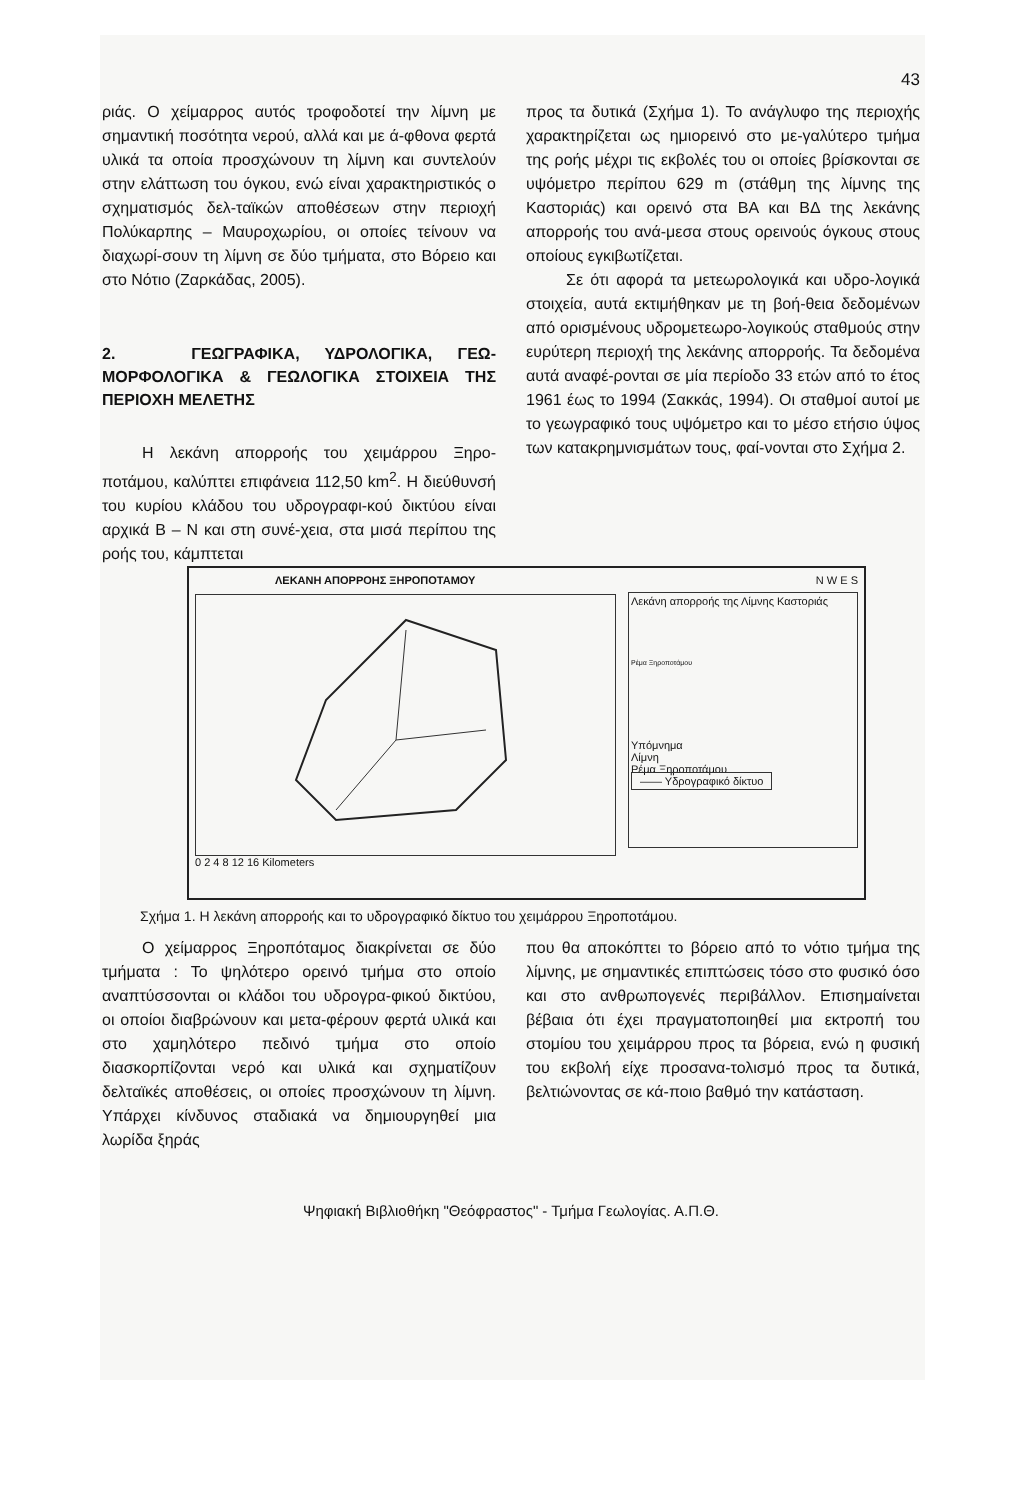43
ριάς. Ο χείμαρρος αυτός τροφοδοτεί την λίμνη με σημαντική ποσότητα νερού, αλλά και με ά-φθονα φερτά υλικά τα οποία προσχώνουν τη λίμνη και συντελούν στην ελάττωση του όγκου, ενώ είναι χαρακτηριστικός ο σχηματισμός δελ-ταϊκών αποθέσεων στην περιοχή Πολύκαρπης – Μαυροχωρίου, οι οποίες τείνουν να διαχωρί-σουν τη λίμνη σε δύο τμήματα, στο Βόρειο και στο Νότιο (Ζαρκάδας, 2005).
2. ΓΕΩΓΡΑΦΙΚΑ, ΥΔΡΟΛΟΓΙΚΑ, ΓΕΩ-ΜΟΡΦΟΛΟΓΙΚΑ & ΓΕΩΛΟΓΙΚΑ ΣΤΟΙΧΕΙΑ ΤΗΣ ΠΕΡΙΟΧΗ ΜΕΛΕΤΗΣ
Η λεκάνη απορροής του χειμάρρου Ξηρο-ποτάμου, καλύπτει επιφάνεια 112,50 km<sup>2</sup>. Η διεύθυνσή του κυρίου κλάδου του υδρογραφι-κού δικτύου είναι αρχικά Β – Ν και στη συνέ-χεια, στα μισά περίπου της ροής του, κάμπτεται
προς τα δυτικά (Σχήμα 1). Το ανάγλυφο της περιοχής χαρακτηρίζεται ως ημιορεινό στο με-γαλύτερο τμήμα της ροής μέχρι τις εκβολές του οι οποίες βρίσκονται σε υψόμετρο περίπου 629 m (στάθμη της λίμνης της Καστοριάς) και ορεινό στα ΒΑ και ΒΔ της λεκάνης απορροής του ανά-μεσα στους ορεινούς όγκους στους οποίους εγκιβωτίζεται.
Σε ότι αφορά τα μετεωρολογικά και υδρο-λογικά στοιχεία, αυτά εκτιμήθηκαν με τη βοή-θεια δεδομένων από ορισμένους υδρομετεωρο-λογικούς σταθμούς στην ευρύτερη περιοχή της λεκάνης απορροής. Τα δεδομένα αυτά αναφέ-ρονται σε μία περίοδο 33 ετών από το έτος 1961 έως το 1994 (Σακκάς, 1994). Οι σταθμοί αυτοί με το γεωγραφικό τους υψόμετρο και το μέσο ετήσιο ύψος των κατακρημνισμάτων τους, φαί-νονται στο Σχήμα 2.
ΛΕΚΑΝΗ ΑΠΟΡΡΟΗΣ ΞΗΡΟΠΟΤΑΜΟΥ
0 2 4 8 12 16 Kilometers
N W E S
Λεκάνη απορροής της Λίμνης Καστοριάς
Ρέμα Ξηροποτάμου
Υπόμνημα
Λίμνη
Ρέμα Ξηροποτάμου
—— Υδρογραφικό δίκτυο
Σχήμα 1. Η λεκάνη απορροής και το υδρογραφικό δίκτυο του χειμάρρου Ξηροποτάμου.
Ο χείμαρρος Ξηροπόταμος διακρίνεται σε δύο τμήματα : Το ψηλότερο ορεινό τμήμα στο οποίο αναπτύσσονται οι κλάδοι του υδρογρα-φικού δικτύου, οι οποίοι διαβρώνουν και μετα-φέρουν φερτά υλικά και στο χαμηλότερο πεδινό τμήμα στο οποίο διασκορπίζονται νερό και υλικά και σχηματίζουν δελταϊκές αποθέσεις, οι οποίες προσχώνουν τη λίμνη. Υπάρχει κίνδυνος σταδιακά να δημιουργηθεί μια λωρίδα ξηράς
που θα αποκόπτει το βόρειο από το νότιο τμήμα της λίμνης, με σημαντικές επιπτώσεις τόσο στο φυσικό όσο και στο ανθρωπογενές περιβάλλον. Επισημαίνεται βέβαια ότι έχει πραγματοποιηθεί μια εκτροπή του στομίου του χειμάρρου προς τα βόρεια, ενώ η φυσική του εκβολή είχε προσανα-τολισμό προς τα δυτικά, βελτιώνοντας σε κά-ποιο βαθμό την κατάσταση.
Ψηφιακή Βιβλιοθήκη "Θεόφραστος" - Τμήμα Γεωλογίας. Α.Π.Θ.